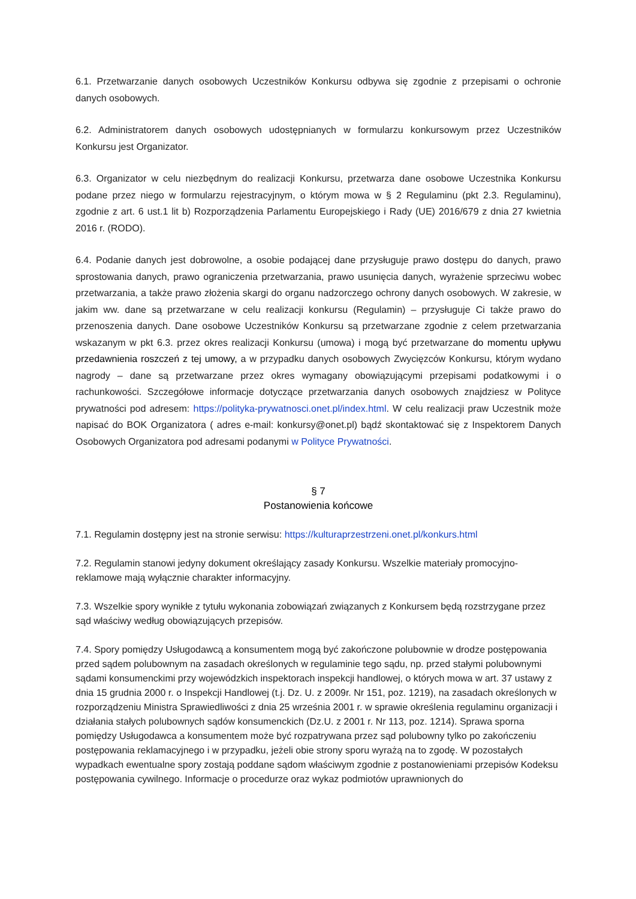6.1. Przetwarzanie danych osobowych Uczestników Konkursu odbywa się zgodnie z przepisami o ochronie danych osobowych.
6.2. Administratorem danych osobowych udostępnianych w formularzu konkursowym przez Uczestników Konkursu jest Organizator.
6.3. Organizator w celu niezbędnym do realizacji Konkursu, przetwarza dane osobowe Uczestnika Konkursu podane przez niego w formularzu rejestracyjnym, o którym mowa w § 2 Regulaminu (pkt 2.3. Regulaminu), zgodnie z art. 6 ust.1 lit b) Rozporządzenia Parlamentu Europejskiego i Rady (UE) 2016/679 z dnia 27 kwietnia 2016 r. (RODO).
6.4. Podanie danych jest dobrowolne, a osobie podającej dane przysługuje prawo dostępu do danych, prawo sprostowania danych, prawo ograniczenia przetwarzania, prawo usunięcia danych, wyrażenie sprzeciwu wobec przetwarzania, a także prawo złożenia skargi do organu nadzorczego ochrony danych osobowych. W zakresie, w jakim ww. dane są przetwarzane w celu realizacji konkursu (Regulamin) – przysługuje Ci także prawo do przenoszenia danych. Dane osobowe Uczestników Konkursu są przetwarzane zgodnie z celem przetwarzania wskazanym w pkt 6.3. przez okres realizacji Konkursu (umowa) i mogą być przetwarzane do momentu upływu przedawnienia roszczeń z tej umowy, a w przypadku danych osobowych Zwycięzców Konkursu, którym wydano nagrody – dane są przetwarzane przez okres wymagany obowiązującymi przepisami podatkowymi i o rachunkowości. Szczegółowe informacje dotyczące przetwarzania danych osobowych znajdziesz w Polityce prywatności pod adresem: https://polityka-prywatnosci.onet.pl/index.html. W celu realizacji praw Uczestnik może napisać do BOK Organizatora ( adres e-mail: konkursy@onet.pl) bądź skontaktować się z Inspektorem Danych Osobowych Organizatora pod adresami podanymi w Polityce Prywatności.
§ 7
Postanowienia końcowe
7.1. Regulamin dostępny jest na stronie serwisu: https://kulturaprzestrzeni.onet.pl/konkurs.html
7.2. Regulamin stanowi jedyny dokument określający zasady Konkursu. Wszelkie materiały promocyjno-reklamowe mają wyłącznie charakter informacyjny.
7.3. Wszelkie spory wynikłe z tytułu wykonania zobowiązań związanych z Konkursem będą rozstrzygane przez sąd właściwy według obowiązujących przepisów.
7.4. Spory pomiędzy Usługodawcą a konsumentem mogą być zakończone polubownie w drodze postępowania przed sądem polubownym na zasadach określonych w regulaminie tego sądu, np. przed stałymi polubownymi sądami konsumenckimi przy wojewódzkich inspektorach inspekcji handlowej, o których mowa w art. 37 ustawy z dnia 15 grudnia 2000 r. o Inspekcji Handlowej (t.j. Dz. U. z 2009r. Nr 151, poz. 1219), na zasadach określonych w rozporządzeniu Ministra Sprawiedliwości z dnia 25 września 2001 r. w sprawie określenia regulaminu organizacji i działania stałych polubownych sądów konsumenckich (Dz.U. z 2001 r. Nr 113, poz. 1214). Sprawa sporna pomiędzy Usługodawca a konsumentem może być rozpatrywana przez sąd polubowny tylko po zakończeniu postępowania reklamacyjnego i w przypadku, jeżeli obie strony sporu wyrażą na to zgodę. W pozostałych wypadkach ewentualne spory zostają poddane sądom właściwym zgodnie z postanowieniami przepisów Kodeksu postępowania cywilnego. Informacje o procedurze oraz wykaz podmiotów uprawnionych do